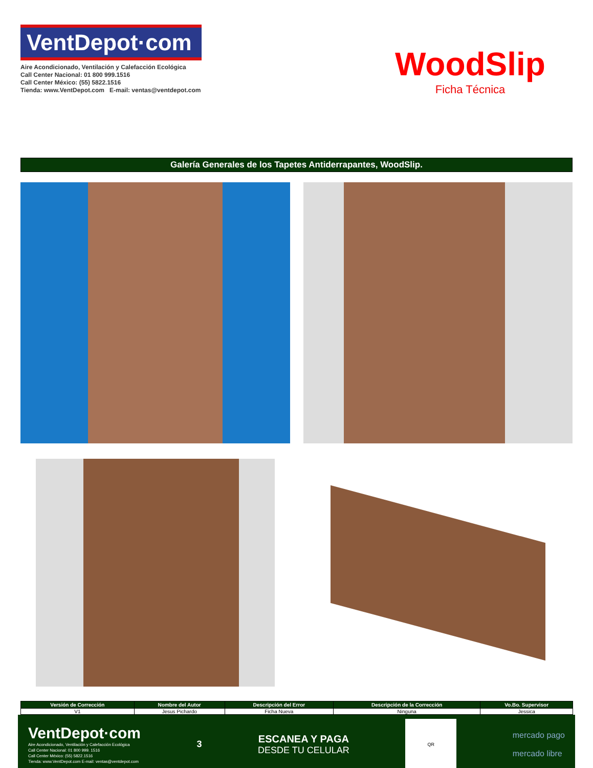VentDepot·com
Aire Acondicionado, Ventilación y Calefacción Ecológica
Call Center Nacional: 01 800 999.1516
Call Center México: (55) 5822.1516
Tienda: www.VentDepot.com E-mail: ventas@ventdepot.com
WoodSlip
Ficha Técnica
Galería Generales de los Tapetes Antiderrapantes, WoodSlip.
| Versión de Corrección | Nombre del Autor | Descripción del Error | Descripción de la Corrección | Vo.Bo. Supervisor |
| --- | --- | --- | --- | --- |
| V1 | Jesus Pichardo | Ficha Nueva | Ninguna | Jessica |
VentDepot·com
Aire Acondicionado, Ventilación y Calefacción Ecológica
Call Center Nacional: 01 800 999. 1516
Call Center México: (55) 5822.1516
Tienda: www.VentDepot.com E-mail: ventas@ventdepot.com
3
ESCANEA Y PAGA
DESDE TU CELULAR
QR
mercado pago
mercado libre